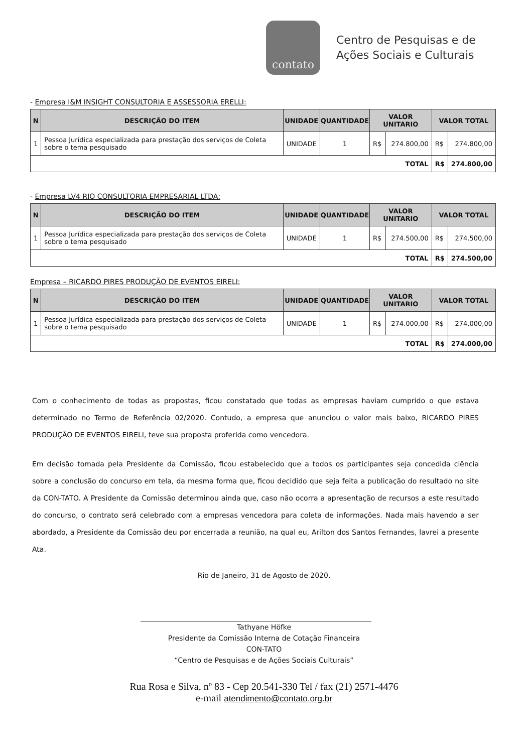contato
Centro de Pesquisas e de
Ações Sociais e Culturais
- Empresa I&M INSIGHT CONSULTORIA E ASSESSORIA ERELLI:
| N | DESCRIÇÃO DO ITEM | UNIDADE | QUANTIDADE | VALOR UNITARIO | | VALOR TOTAL | |
| --- | --- | --- | --- | --- | --- | --- | --- |
| 1 | Pessoa Jurídica especializada para prestação dos serviços de Coleta sobre o tema pesquisado | UNIDADE | 1 | R$ | 274.800,00 | R$ | 274.800,00 |
| TOTAL | | | | | | R$ | 274.800,00 |
- Empresa LV4 RIO CONSULTORIA EMPRESARIAL LTDA:
| N | DESCRIÇÃO DO ITEM | UNIDADE | QUANTIDADE | VALOR UNITARIO | | VALOR TOTAL | |
| --- | --- | --- | --- | --- | --- | --- | --- |
| 1 | Pessoa Jurídica especializada para prestação dos serviços de Coleta sobre o tema pesquisado | UNIDADE | 1 | R$ | 274.500,00 | R$ | 274.500,00 |
| TOTAL | | | | | | R$ | 274.500,00 |
Empresa – RICARDO PIRES PRODUÇÃO DE EVENTOS EIRELI:
| N | DESCRIÇÃO DO ITEM | UNIDADE | QUANTIDADE | VALOR UNITARIO | | VALOR TOTAL | |
| --- | --- | --- | --- | --- | --- | --- | --- |
| 1 | Pessoa Jurídica especializada para prestação dos serviços de Coleta sobre o tema pesquisado | UNIDADE | 1 | R$ | 274.000,00 | R$ | 274.000,00 |
| TOTAL | | | | | | R$ | 274.000,00 |
Com o conhecimento de todas as propostas, ficou constatado que todas as empresas haviam cumprido o que estava determinado no Termo de Referência 02/2020. Contudo, a empresa que anunciou o valor mais baixo, RICARDO PIRES PRODUÇÃO DE EVENTOS EIRELI, teve sua proposta proferida como vencedora.
Em decisão tomada pela Presidente da Comissão, ficou estabelecido que a todos os participantes seja concedida ciência sobre a conclusão do concurso em tela, da mesma forma que, ficou decidido que seja feita a publicação do resultado no site da CON-TATO. A Presidente da Comissão determinou ainda que, caso não ocorra a apresentação de recursos a este resultado do concurso, o contrato será celebrado com a empresas vencedora para coleta de informações. Nada mais havendo a ser abordado, a Presidente da Comissão deu por encerrada a reunião, na qual eu, Arilton dos Santos Fernandes, lavrei a presente Ata.
Rio de Janeiro, 31 de Agosto de 2020.
Tathyane Höfke
Presidente da Comissão Interna de Cotação Financeira
CON-TATO
“Centro de Pesquisas e de Ações Sociais Culturais”
Rua Rosa e Silva, nº 83 - Cep 20.541-330 Tel / fax (21) 2571-4476
e-mail atendimento@contato.org.br